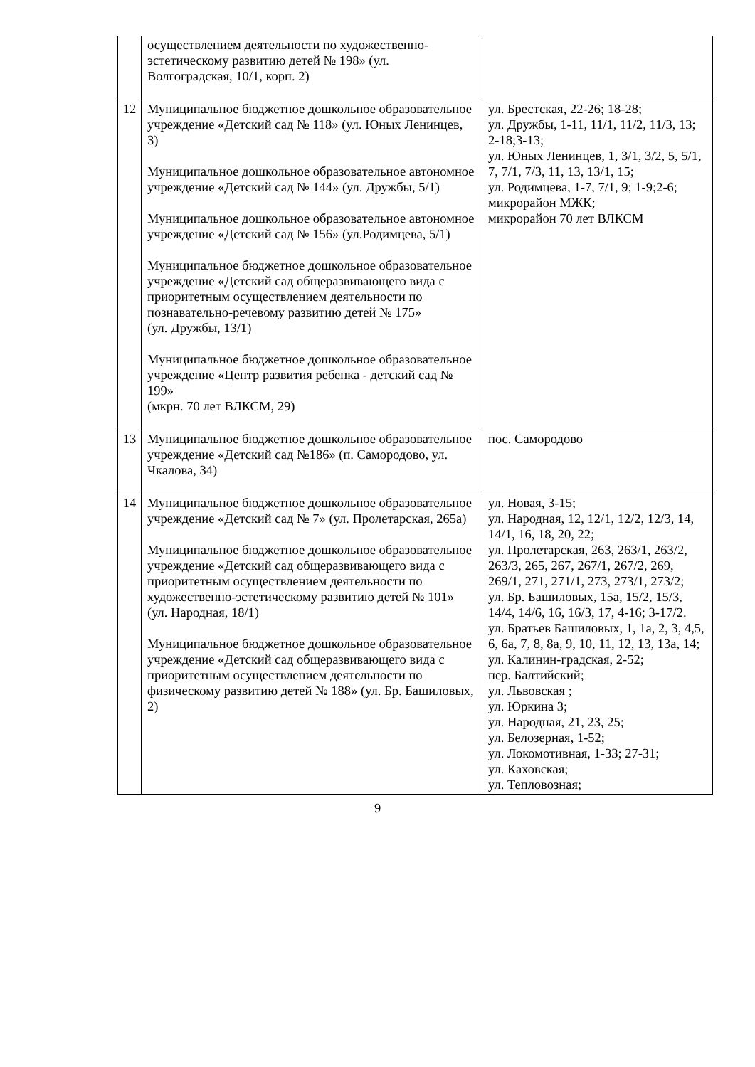| | осуществлением деятельности по художественно-эстетическому развитию детей № 198» (ул. Волгоградская, 10/1, корп. 2) | |
| 12 | Муниципальное бюджетное дошкольное образовательное учреждение «Детский сад № 118» (ул. Юных Ленинцев, 3) Муниципальное дошкольное образовательное автономное учреждение «Детский сад № 144» (ул. Дружбы, 5/1) Муниципальное дошкольное образовательное автономное учреждение «Детский сад № 156» (ул.Родимцева, 5/1) Муниципальное бюджетное дошкольное образовательное учреждение «Детский сад общеразвивающего вида с приоритетным осуществлением деятельности по познавательно-речевому развитию детей № 175» (ул. Дружбы, 13/1) Муниципальное бюджетное дошкольное образовательное учреждение «Центр развития ребенка - детский сад № 199» (мкрн. 70 лет ВЛКСМ, 29) | ул. Брестская, 22-26; 18-28; ул. Дружбы, 1-11, 11/1, 11/2, 11/3, 13; 2-18;3-13; ул. Юных Ленинцев, 1, 3/1, 3/2, 5, 5/1, 7, 7/1, 7/3, 11, 13, 13/1, 15; ул. Родимцева, 1-7, 7/1, 9; 1-9;2-6; микрорайон МЖК; микрорайон 70 лет ВЛКСМ |
| 13 | Муниципальное бюджетное дошкольное образовательное учреждение «Детский сад №186» (п. Самородово, ул. Чкалова, 34) | пос. Самородово |
| 14 | Муниципальное бюджетное дошкольное образовательное учреждение «Детский сад № 7» (ул. Пролетарская, 265а) Муниципальное бюджетное дошкольное образовательное учреждение «Детский сад общеразвивающего вида с приоритетным осуществлением деятельности по художественно-эстетическому развитию детей № 101» (ул. Народная, 18/1) Муниципальное бюджетное дошкольное образовательное учреждение «Детский сад общеразвивающего вида с приоритетным осуществлением деятельности по физическому развитию детей № 188» (ул. Бр. Башиловых, 2) | ул. Новая, 3-15; ул. Народная, 12, 12/1, 12/2, 12/3, 14, 14/1, 16, 18, 20, 22; ул. Пролетарская, 263, 263/1, 263/2, 263/3, 265, 267, 267/1, 267/2, 269, 269/1, 271, 271/1, 273, 273/1, 273/2; ул. Бр. Башиловых, 15а, 15/2, 15/3, 14/4, 14/6, 16, 16/3, 17, 4-16; 3-17/2. ул. Братьев Башиловых, 1, 1а, 2, 3, 4,5, 6, 6а, 7, 8, 8а, 9, 10, 11, 12, 13, 13а, 14; ул. Калинин-градская, 2-52; пер. Балтийский; ул. Львовская ; ул. Юркина 3; ул. Народная, 21, 23, 25; ул. Белозерная, 1-52; ул. Локомотивная, 1-33; 27-31; ул. Каховская; ул. Тепловозная; |
9